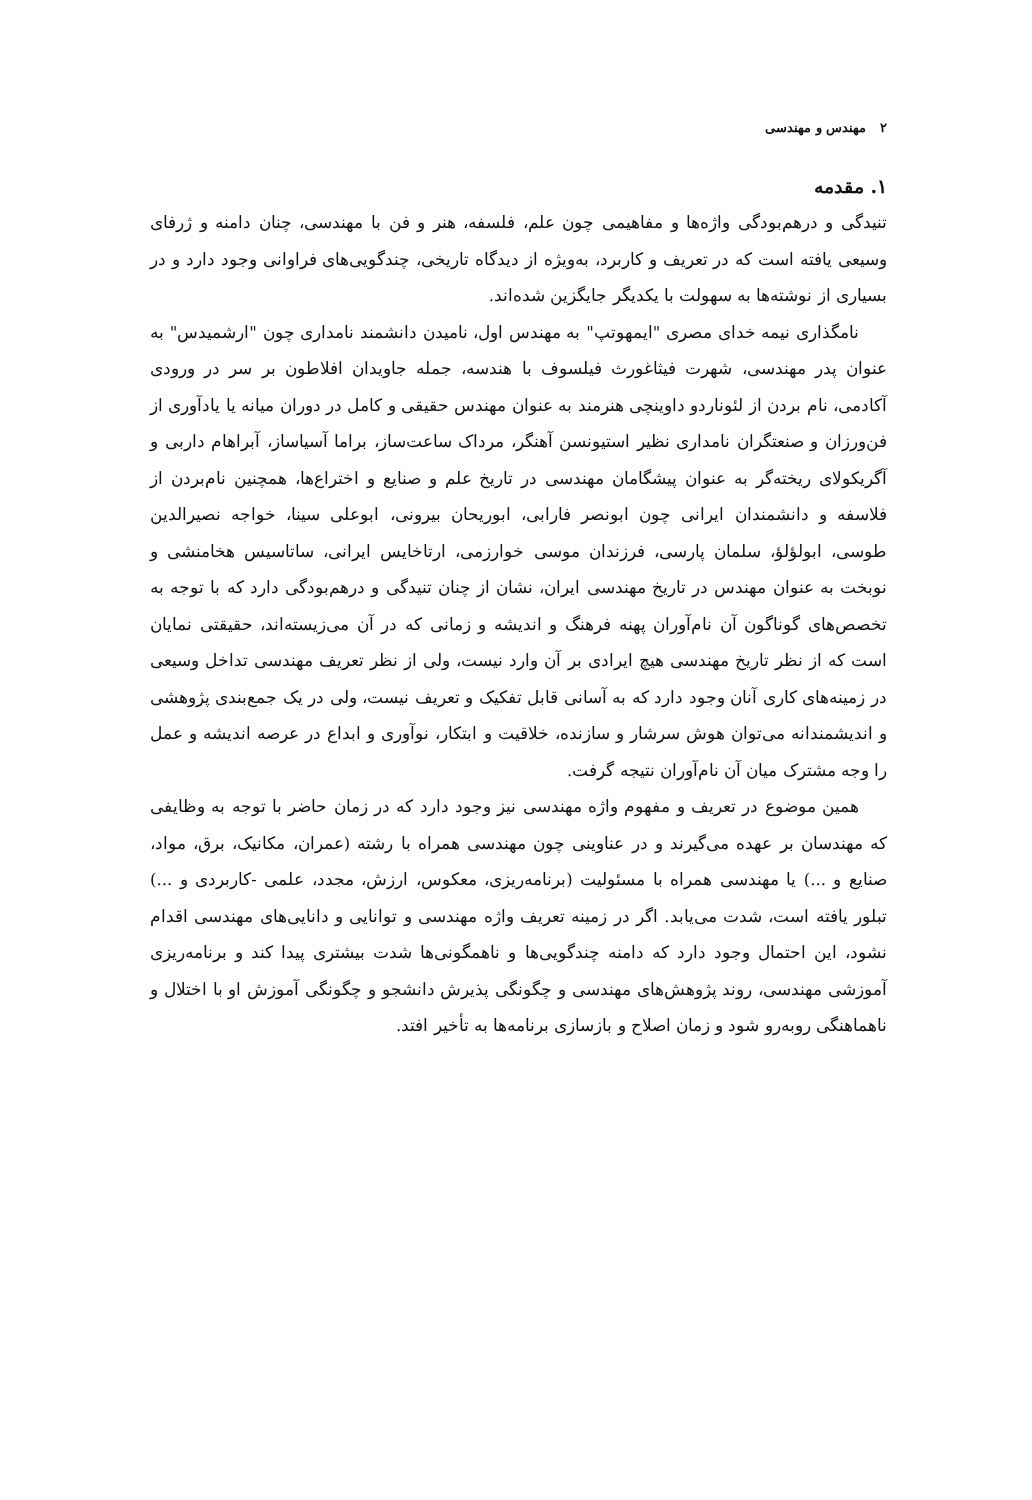۲ مهندس و مهندسی
۱. مقدمه
تنیدگی و درهم‌بودگی واژه‌ها و مفاهیمی چون علم، فلسفه، هنر و فن با مهندسی، چنان دامنه و ژرفای وسیعی یافته است که در تعریف و کاربرد، به‌ویژه از دیدگاه تاریخی، چندگویی‌های فراوانی وجود دارد و در بسیاری از نوشته‌ها به سهولت با یکدیگر جایگزین شده‌اند.
نامگذاری نیمه خدای مصری "ایمهوتپ" به مهندس اول، نامیدن دانشمند نامداری چون "ارشمیدس" به عنوان پدر مهندسی، شهرت فیثاغورث فیلسوف با هندسه، جمله جاویدان افلاطون بر سر در ورودی آکادمی، نام بردن از لئوناردو داوینچی هنرمند به عنوان مهندس حقیقی و کامل در دوران میانه یا یادآوری از فن‌ورزان و صنعتگران نامداری نظیر استیونسن آهنگر، مرداک ساعت‌ساز، براما آسیاساز، آبراهام داربی و آگریکولای ریخته‌گر به عنوان پیشگامان مهندسی در تاریخ علم و صنایع و اختراع‌ها، همچنین نام‌بردن از فلاسفه و دانشمندان ایرانی چون ابونصر فارابی، ابوریحان بیرونی، ابوعلی سینا، خواجه نصیرالدین طوسی، ابولؤلؤ، سلمان پارسی، فرزندان موسی خوارزمی، ارتاخایس ایرانی، ساتاسیس هخامنشی و نوبخت به عنوان مهندس در تاریخ مهندسی ایران، نشان از چنان تنیدگی و درهم‌بودگی دارد که با توجه به تخصص‌های گوناگون آن نام‌آوران پهنه فرهنگ و اندیشه و زمانی که در آن می‌زیسته‌اند، حقیقتی نمایان است که از نظر تاریخ مهندسی هیچ ایرادی بر آن وارد نیست، ولی از نظر تعریف مهندسی تداخل وسیعی در زمینه‌های کاری آنان وجود دارد که به آسانی قابل تفکیک و تعریف نیست، ولی در یک جمع‌بندی پژوهشی و اندیشمندانه می‌توان هوش سرشار و سازنده، خلاقیت و ابتکار، نوآوری و ابداع در عرصه اندیشه و عمل را وجه مشترک میان آن نام‌آوران نتیجه گرفت.
همین موضوع در تعریف و مفهوم واژه مهندسی نیز وجود دارد که در زمان حاضر با توجه به وظایفی که مهندسان بر عهده می‌گیرند و در عناوینی چون مهندسی همراه با رشته (عمران، مکانیک، برق، مواد، صنایع و ...) یا مهندسی همراه با مسئولیت (برنامه‌ریزی، معکوس، ارزش، مجدد، علمی -کاربردی و ...) تبلور یافته است، شدت می‌یابد. اگر در زمینه تعریف واژه مهندسی و توانایی و دانایی‌های مهندسی اقدام نشود، این احتمال وجود دارد که دامنه چندگویی‌ها و ناهمگونی‌ها شدت بیشتری پیدا کند و برنامه‌ریزی آموزشی مهندسی، روند پژوهش‌های مهندسی و چگونگی پذیرش دانشجو و چگونگی آموزش او با اختلال و ناهماهنگی روبه‌رو شود و زمان اصلاح و بازسازی برنامه‌ها به تأخیر افتد.